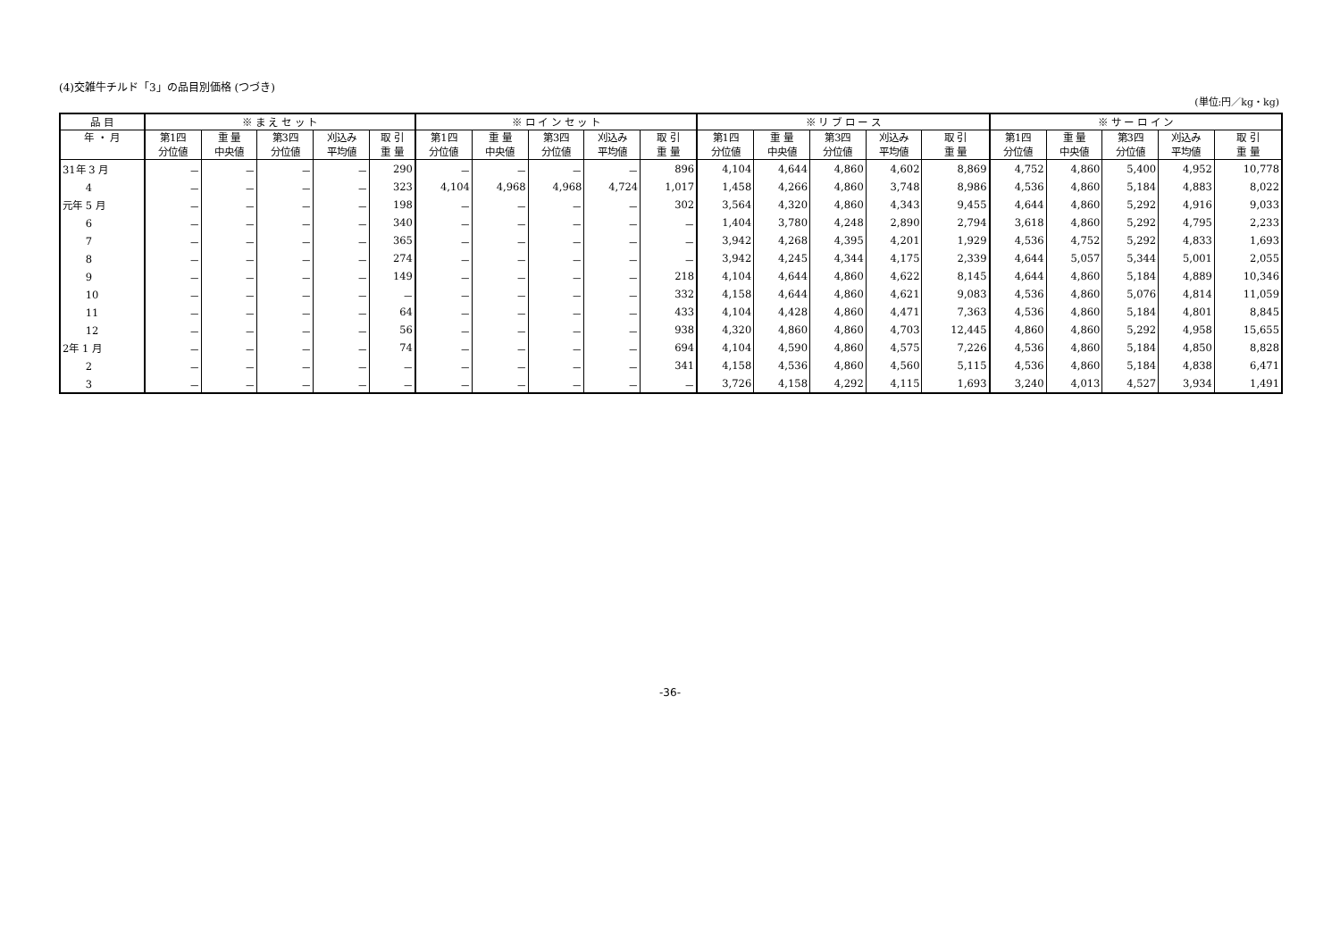(4)交雑牛チルド「3」の品目別価格 (つづき)
(単位:円／kg・kg)
| 品 目 | ※ ま え セ ッ ト | | | | | ※ ロ イ ン セ ッ ト | | | | | ※ リ ブ ロ ー ス | | | | | ※ サ ー ロ イ ン | | | | |
| --- | --- | --- | --- | --- | --- | --- | --- | --- | --- | --- | --- | --- | --- | --- | --- | --- | --- | --- | --- | --- |
| 年 ・ 月 | 第1四 分位値 | 重 量 中央値 | 第3四 分位値 | 刈込み 平均値 | 取 引 重 量 | 第1四 分位値 | 重 量 中央値 | 第3四 分位値 | 刈込み 平均値 | 取 引 重 量 | 第1四 分位値 | 重 量 中央値 | 第3四 分位値 | 刈込み 平均値 | 取 引 重 量 | 第1四 分位値 | 重 量 中央値 | 第3四 分位値 | 刈込み 平均値 | 取 引 重 量 |
| 31年 3 月 | － | － | － | － | 290 | － | － | － | － | 896 | 4,104 | 4,644 | 4,860 | 4,602 | 8,869 | 4,752 | 4,860 | 5,400 | 4,952 | 10,778 |
| 4 | － | － | － | － | 323 | 4,104 | 4,968 | 4,968 | 4,724 | 1,017 | 1,458 | 4,266 | 4,860 | 3,748 | 8,986 | 4,536 | 4,860 | 5,184 | 4,883 | 8,022 |
| 元年 5 月 | － | － | － | － | 198 | － | － | － | － | 302 | 3,564 | 4,320 | 4,860 | 4,343 | 9,455 | 4,644 | 4,860 | 5,292 | 4,916 | 9,033 |
| 6 | － | － | － | － | 340 | － | － | － | － | － | 1,404 | 3,780 | 4,248 | 2,890 | 2,794 | 3,618 | 4,860 | 5,292 | 4,795 | 2,233 |
| 7 | － | － | － | － | 365 | － | － | － | － | － | 3,942 | 4,268 | 4,395 | 4,201 | 1,929 | 4,536 | 4,752 | 5,292 | 4,833 | 1,693 |
| 8 | － | － | － | － | 274 | － | － | － | － | － | 3,942 | 4,245 | 4,344 | 4,175 | 2,339 | 4,644 | 5,057 | 5,344 | 5,001 | 2,055 |
| 9 | － | － | － | － | 149 | － | － | － | － | 218 | 4,104 | 4,644 | 4,860 | 4,622 | 8,145 | 4,644 | 4,860 | 5,184 | 4,889 | 10,346 |
| 10 | － | － | － | － | － | － | － | － | － | 332 | 4,158 | 4,644 | 4,860 | 4,621 | 9,083 | 4,536 | 4,860 | 5,076 | 4,814 | 11,059 |
| 11 | － | － | － | － | 64 | － | － | － | － | 433 | 4,104 | 4,428 | 4,860 | 4,471 | 7,363 | 4,536 | 4,860 | 5,184 | 4,801 | 8,845 |
| 12 | － | － | － | － | 56 | － | － | － | － | 938 | 4,320 | 4,860 | 4,860 | 4,703 | 12,445 | 4,860 | 4,860 | 5,292 | 4,958 | 15,655 |
| 2年 1 月 | － | － | － | － | 74 | － | － | － | － | 694 | 4,104 | 4,590 | 4,860 | 4,575 | 7,226 | 4,536 | 4,860 | 5,184 | 4,850 | 8,828 |
| 2 | － | － | － | － | － | － | － | － | － | 341 | 4,158 | 4,536 | 4,860 | 4,560 | 5,115 | 4,536 | 4,860 | 5,184 | 4,838 | 6,471 |
| 3 | － | － | － | － | － | － | － | － | － | － | 3,726 | 4,158 | 4,292 | 4,115 | 1,693 | 3,240 | 4,013 | 4,527 | 3,934 | 1,491 |
-36-